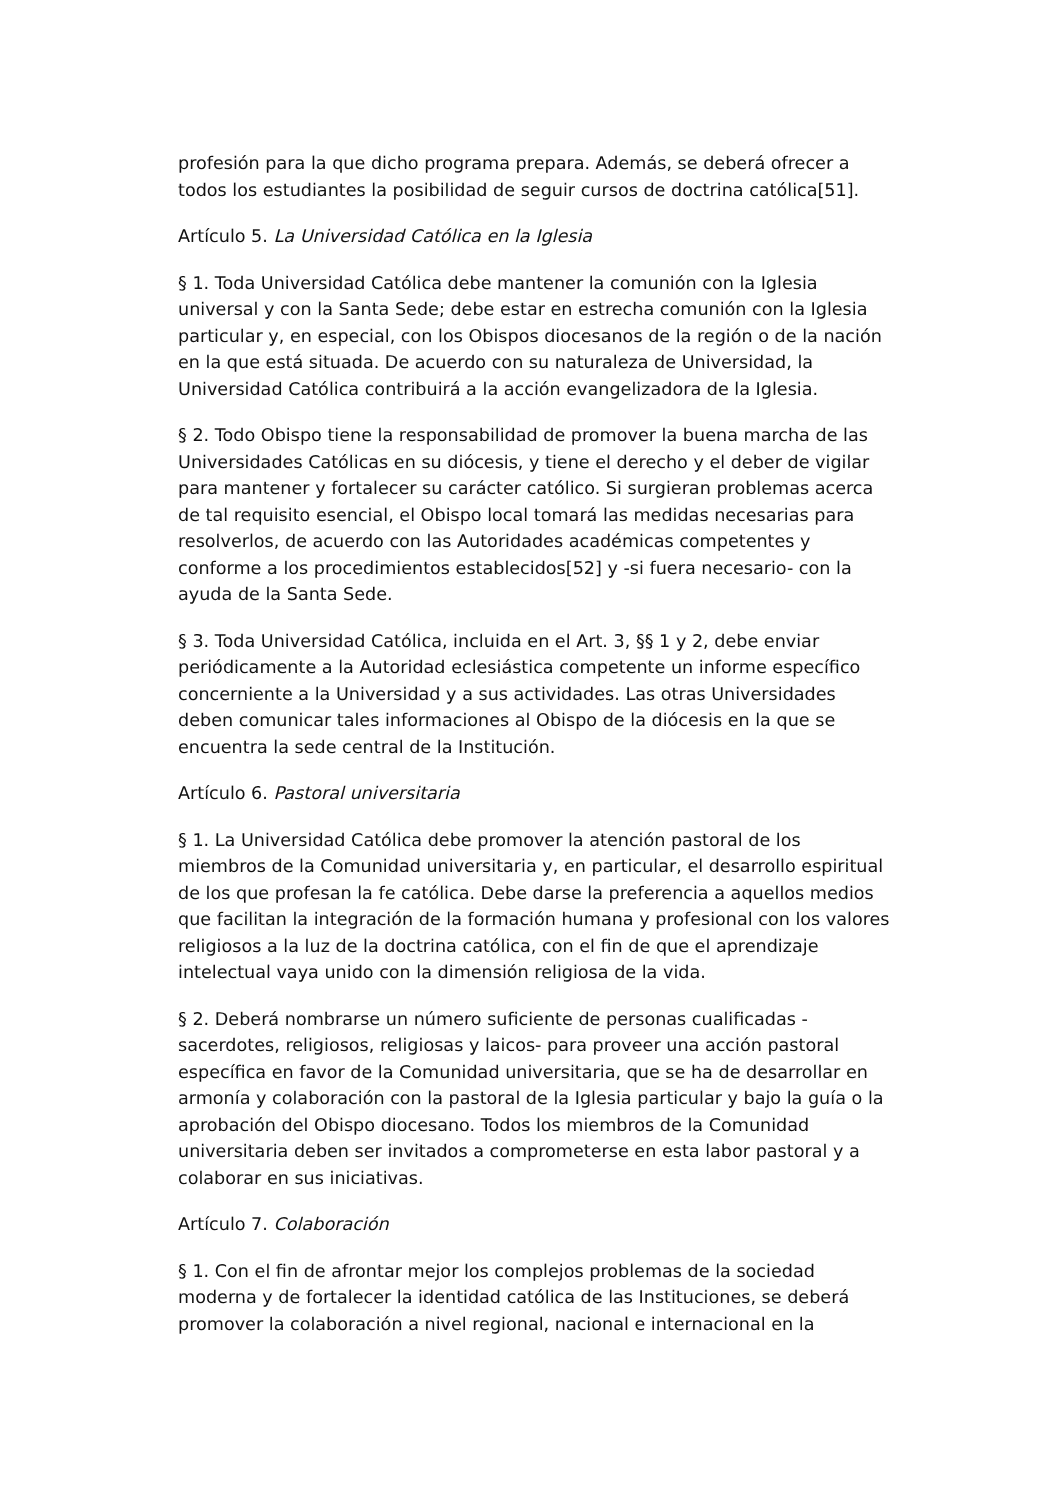profesión para la que dicho programa prepara. Además, se deberá ofrecer a todos los estudiantes la posibilidad de seguir cursos de doctrina católica[51].
Artículo 5. La Universidad Católica en la Iglesia
§ 1. Toda Universidad Católica debe mantener la comunión con la Iglesia universal y con la Santa Sede; debe estar en estrecha comunión con la Iglesia particular y, en especial, con los Obispos diocesanos de la región o de la nación en la que está situada. De acuerdo con su naturaleza de Universidad, la Universidad Católica contribuirá a la acción evangelizadora de la Iglesia.
§ 2. Todo Obispo tiene la responsabilidad de promover la buena marcha de las Universidades Católicas en su diócesis, y tiene el derecho y el deber de vigilar para mantener y fortalecer su carácter católico. Si surgieran problemas acerca de tal requisito esencial, el Obispo local tomará las medidas necesarias para resolverlos, de acuerdo con las Autoridades académicas competentes y conforme a los procedimientos establecidos[52] y -si fuera necesario- con la ayuda de la Santa Sede.
§ 3. Toda Universidad Católica, incluida en el Art. 3, §§ 1 y 2, debe enviar periódicamente a la Autoridad eclesiástica competente un informe específico concerniente a la Universidad y a sus actividades. Las otras Universidades deben comunicar tales informaciones al Obispo de la diócesis en la que se encuentra la sede central de la Institución.
Artículo 6. Pastoral universitaria
§ 1. La Universidad Católica debe promover la atención pastoral de los miembros de la Comunidad universitaria y, en particular, el desarrollo espiritual de los que profesan la fe católica. Debe darse la preferencia a aquellos medios que facilitan la integración de la formación humana y profesional con los valores religiosos a la luz de la doctrina católica, con el fin de que el aprendizaje intelectual vaya unido con la dimensión religiosa de la vida.
§ 2. Deberá nombrarse un número suficiente de personas cualificadas - sacerdotes, religiosos, religiosas y laicos- para proveer una acción pastoral específica en favor de la Comunidad universitaria, que se ha de desarrollar en armonía y colaboración con la pastoral de la Iglesia particular y bajo la guía o la aprobación del Obispo diocesano. Todos los miembros de la Comunidad universitaria deben ser invitados a comprometerse en esta labor pastoral y a colaborar en sus iniciativas.
Artículo 7. Colaboración
§ 1. Con el fin de afrontar mejor los complejos problemas de la sociedad moderna y de fortalecer la identidad católica de las Instituciones, se deberá promover la colaboración a nivel regional, nacional e internacional en la